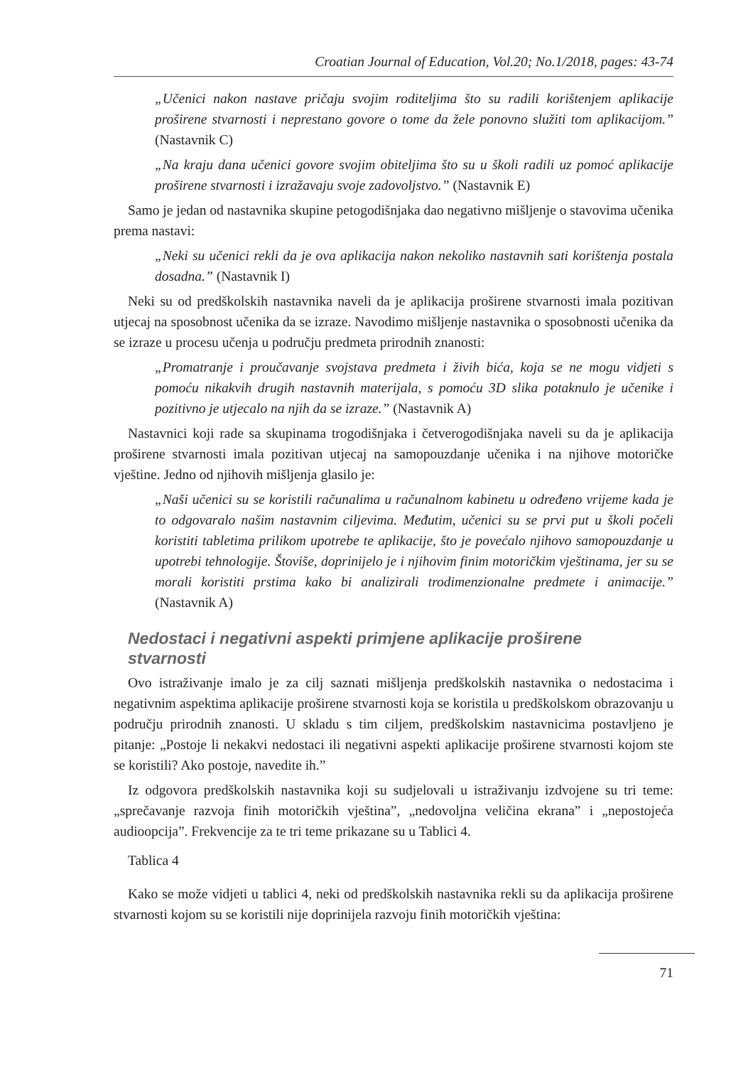Croatian Journal of Education, Vol.20; No.1/2018, pages: 43-74
„Učenici nakon nastave pričaju svojim roditeljima što su radili korištenjem aplikacije proširene stvarnosti i neprestano govore o tome da žele ponovno služiti tom aplikacijom.” (Nastavnik C)
„Na kraju dana učenici govore svojim obiteljima što su u školi radili uz pomoć aplikacije proširene stvarnosti i izražavaju svoje zadovoljstvo.” (Nastavnik E)
Samo je jedan od nastavnika skupine petogodišnjaka dao negativno mišljenje o stavovima učenika prema nastavi:
„Neki su učenici rekli da je ova aplikacija nakon nekoliko nastavnih sati korištenja postala dosadna.” (Nastavnik I)
Neki su od predškolskih nastavnika naveli da je aplikacija proširene stvarnosti imala pozitivan utjecaj na sposobnost učenika da se izraze. Navodimo mišljenje nastavnika o sposobnosti učenika da se izraze u procesu učenja u području predmeta prirodnih znanosti:
„Promatranje i proučavanje svojstava predmeta i živih bića, koja se ne mogu vidjeti s pomoću nikakvih drugih nastavnih materijala, s pomoću 3D slika potaknulo je učenike i pozitivno je utjecalo na njih da se izraze.” (Nastavnik A)
Nastavnici koji rade sa skupinama trogodišnjaka i četverogodišnjaka naveli su da je aplikacija proširene stvarnosti imala pozitivan utjecaj na samopouzdanje učenika i na njihove motoričke vještine. Jedno od njihovih mišljenja glasilo je:
„Naši učenici su se koristili računalima u računalnom kabinetu u određeno vrijeme kada je to odgovaralo našim nastavnim ciljevima. Međutim, učenici su se prvi put u školi počeli koristiti tabletima prilikom upotrebe te aplikacije, što je povećalo njihovo samopouzdanje u upotrebi tehnologije. Štoviše, doprinijelo je i njihovim finim motoričkim vještinama, jer su se morali koristiti prstima kako bi analizirali trodimenzionalne predmete i animacije.” (Nastavnik A)
Nedostaci i negativni aspekti primjene aplikacije proširene stvarnosti
Ovo istraživanje imalo je za cilj saznati mišljenja predškolskih nastavnika o nedostacima i negativnim aspektima aplikacije proširene stvarnosti koja se koristila u predškolskom obrazovanju u području prirodnih znanosti. U skladu s tim ciljem, predškolskim nastavnicima postavljeno je pitanje: „Postoje li nekakvi nedostaci ili negativni aspekti aplikacije proširene stvarnosti kojom ste se koristili? Ako postoje, navedite ih.”
Iz odgovora predškolskih nastavnika koji su sudjelovali u istraživanju izdvojene su tri teme: „sprečavanje razvoja finih motoričkih vještina”, „nedovoljna veličina ekrana” i „nepostojeća audioopcija”. Frekvencije za te tri teme prikazane su u Tablici 4.
Tablica 4
Kako se može vidjeti u tablici 4, neki od predškolskih nastavnika rekli su da aplikacija proširene stvarnosti kojom su se koristili nije doprinijela razvoju finih motoričkih vještina:
71